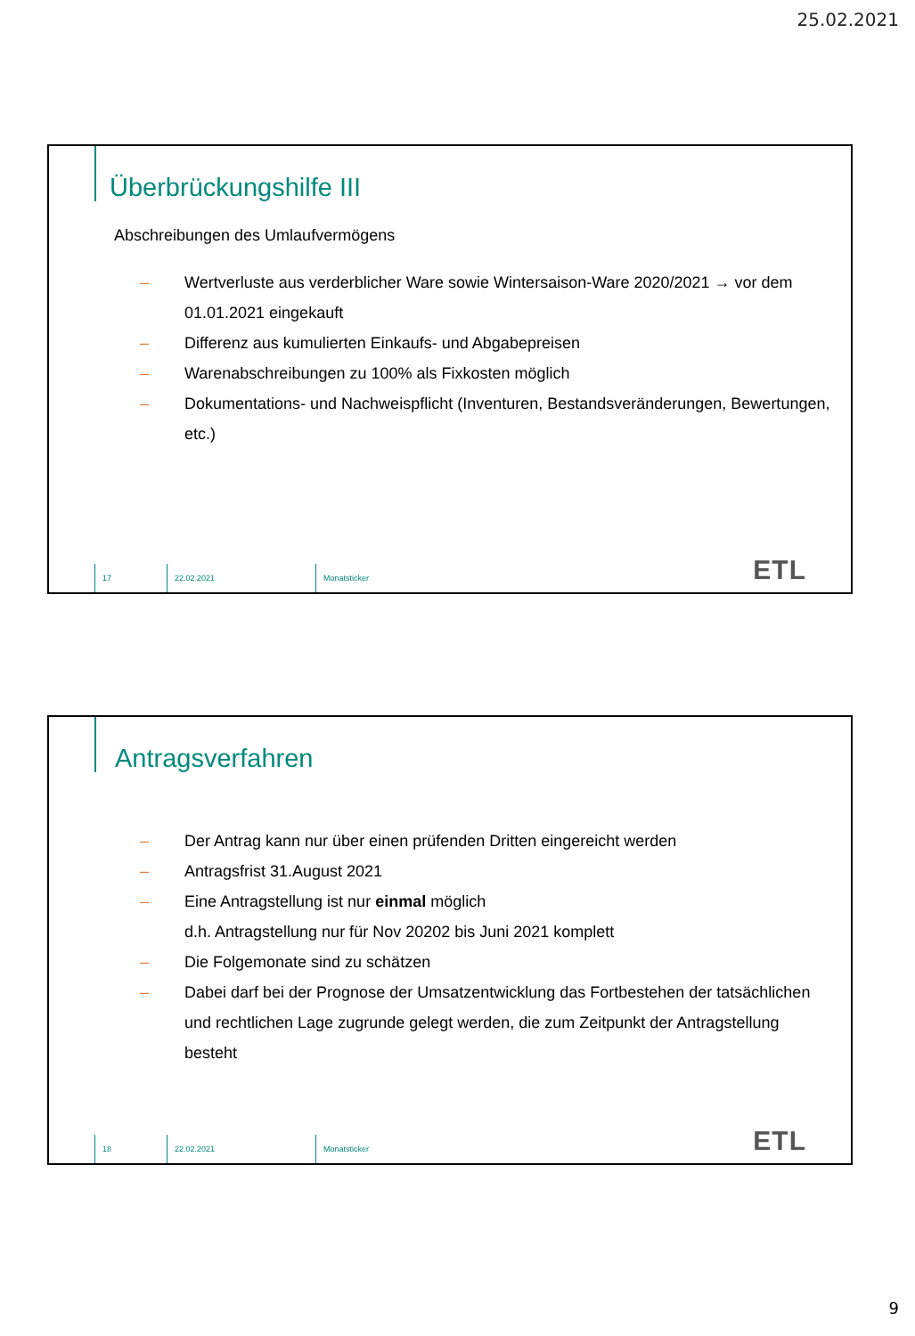25.02.2021
Überbrückungshilfe III
Abschreibungen des Umlaufvermögens
– Wertverluste aus verderblicher Ware sowie Wintersaison-Ware 2020/2021 → vor dem 01.01.2021 eingekauft
– Differenz aus kumulierten Einkaufs- und Abgabepreisen
– Warenabschreibungen zu 100% als Fixkosten möglich
– Dokumentations- und Nachweispflicht (Inventuren, Bestandsveränderungen, Bewertungen, etc.)
17 22.02.2021 Monatsticker
ETL
Antragsverfahren
– Der Antrag kann nur über einen prüfenden Dritten eingereicht werden
– Antragsfrist 31.August 2021
– Eine Antragstellung ist nur einmal möglich
d.h. Antragstellung nur für Nov 20202 bis Juni 2021 komplett
– Die Folgemonate sind zu schätzen
– Dabei darf bei der Prognose der Umsatzentwicklung das Fortbestehen der tatsächlichen und rechtlichen Lage zugrunde gelegt werden, die zum Zeitpunkt der Antragstellung besteht
18 22.02.2021 Monatsticker
ETL
9